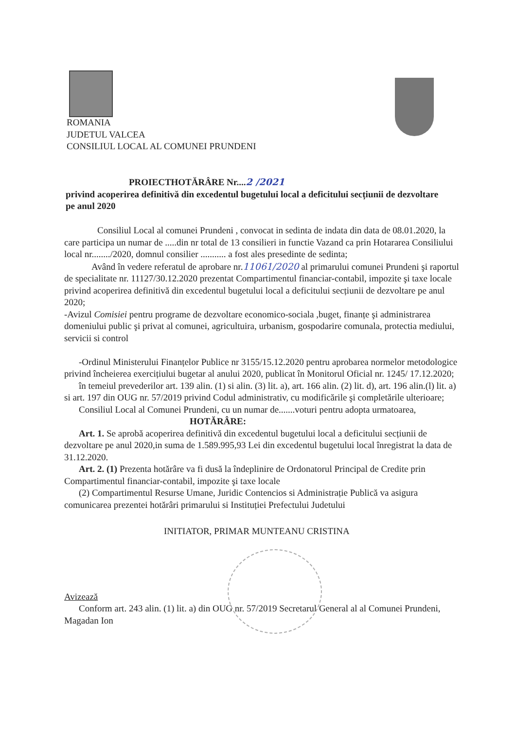ROMANIA
JUDETUL VALCEA
CONSILIUL LOCAL AL COMUNEI PRUNDENI
PROIECTHOTĂRÂRE Nr....2 /2021
privind acoperirea definitivă din excedentul bugetului local a deficitului secțiunii de dezvoltare pe anul 2020
Consiliul Local al comunei Prundeni , convocat in sedinta de indata din data de 08.01.2020, la care participa un numar de .....din nr total de 13 consilieri in functie Vazand ca prin Hotararea Consiliului local nr......../2020, domnul consilier ........... a fost ales presedinte de sedinta;
Având în vedere referatul de aprobare nr.11061/2020 al primarului comunei Prundeni şi raportul de specialitate nr. 11127/30.12.2020 prezentat Compartimentul financiar-contabil, impozite şi taxe locale privind acoperirea definitivă din excedentul bugetului local a deficitului secțiunii de dezvoltare pe anul 2020;
-Avizul Comisiei pentru programe de dezvoltare economico-sociala ,buget, finanțe şi administrarea domeniului public şi privat al comunei, agricultuira, urbanism, gospodarire comunala, protectia mediului, servicii si control
-Ordinul Ministerului Finanțelor Publice nr 3155/15.12.2020 pentru aprobarea normelor metodologice privind încheierea exercițiului bugetar al anului 2020, publicat în Monitorul Oficial nr. 1245/ 17.12.2020;
în temeiul prevederilor art. 139 alin. (1) si alin. (3) lit. a), art. 166 alin. (2) lit. d), art. 196 alin.(l) lit. a) si art. 197 din OUG nr. 57/2019 privind Codul administrativ, cu modificările şi completările ulterioare;
Consiliul Local al Comunei Prundeni, cu un numar de.......voturi pentru adopta urmatoarea,
HOTĂRÂRE:
Art. 1. Se aprobă acoperirea definitivă din excedentul bugetului local a deficitului secțiunii de dezvoltare pe anul 2020,in suma de 1.589.995,93 Lei din excedentul bugetului local înregistrat la data de 31.12.2020.
Art. 2. (1) Prezenta hotărâre va fi dusă la îndeplinire de Ordonatorul Principal de Credite prin Compartimentul financiar-contabil, impozite şi taxe locale
(2) Compartimentul Resurse Umane, Juridic Contencios si Administrație Publică va asigura comunicarea prezentei hotărâri primarului si Instituției Prefectului Judetului
INITIATOR, PRIMAR MUNTEANU CRISTINA
Avizează
Conform art. 243 alin. (1) lit. a) din OUG nr. 57/2019 Secretarul General al al Comunei Prundeni, Magadan Ion